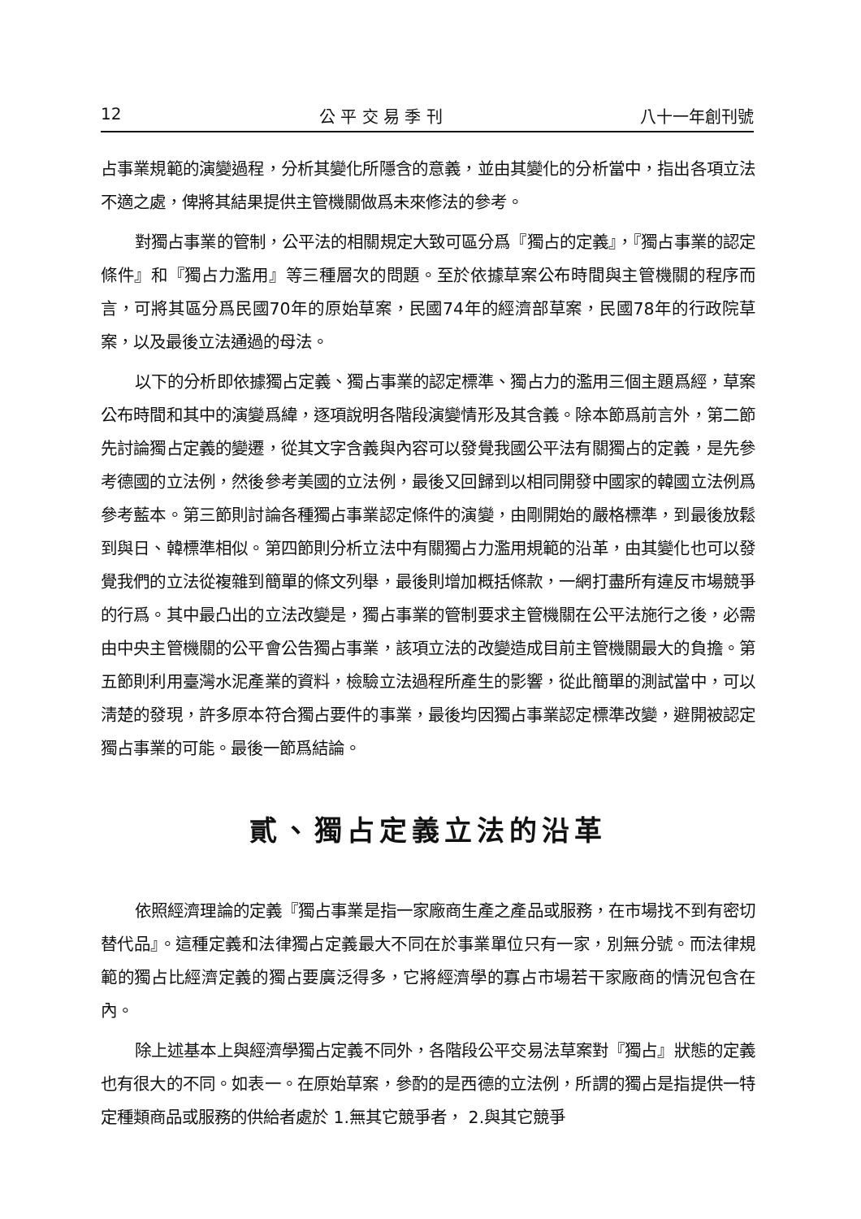12 公 平 交 易 季 刊 八十一年創刊號
占事業規範的演變過程，分析其變化所隱含的意義，並由其變化的分析當中，指出各項立法不適之處，俾將其結果提供主管機關做爲未來修法的參考。
對獨占事業的管制，公平法的相關規定大致可區分爲『獨占的定義』，『獨占事業的認定條件』和『獨占力濫用』等三種層次的問題。至於依據草案公布時間與主管機關的程序而言，可將其區分爲民國70年的原始草案，民國74年的經濟部草案，民國78年的行政院草案，以及最後立法通過的母法。
以下的分析即依據獨占定義、獨占事業的認定標準、獨占力的濫用三個主題爲經，草案公布時間和其中的演變爲緯，逐項說明各階段演變情形及其含義。除本節爲前言外，第二節先討論獨占定義的變遷，從其文字含義與內容可以發覺我國公平法有關獨占的定義，是先參考德國的立法例，然後參考美國的立法例，最後又回歸到以相同開發中國家的韓國立法例爲參考藍本。第三節則討論各種獨占事業認定條件的演變，由剛開始的嚴格標準，到最後放鬆到與日、韓標準相似。第四節則分析立法中有關獨占力濫用規範的沿革，由其變化也可以發覺我們的立法從複雜到簡單的條文列舉，最後則增加概括條款，一網打盡所有違反市場競爭的行爲。其中最凸出的立法改變是，獨占事業的管制要求主管機關在公平法施行之後，必需由中央主管機關的公平會公告獨占事業，該項立法的改變造成目前主管機關最大的負擔。第五節則利用臺灣水泥產業的資料，檢驗立法過程所產生的影響，從此簡單的測試當中，可以淸楚的發現，許多原本符合獨占要件的事業，最後均因獨占事業認定標準改變，避開被認定獨占事業的可能。最後一節爲結論。
貳、獨占定義立法的沿革
依照經濟理論的定義『獨占事業是指一家廠商生產之產品或服務，在市場找不到有密切替代品』。這種定義和法律獨占定義最大不同在於事業單位只有一家，別無分號。而法律規範的獨占比經濟定義的獨占要廣泛得多，它將經濟學的寡占市場若干家廠商的情況包含在內。
除上述基本上與經濟學獨占定義不同外，各階段公平交易法草案對『獨占』狀態的定義也有很大的不同。如表一。在原始草案，參酌的是西德的立法例，所謂的獨占是指提供一特定種類商品或服務的供給者處於 1.無其它競爭者， 2.與其它競爭